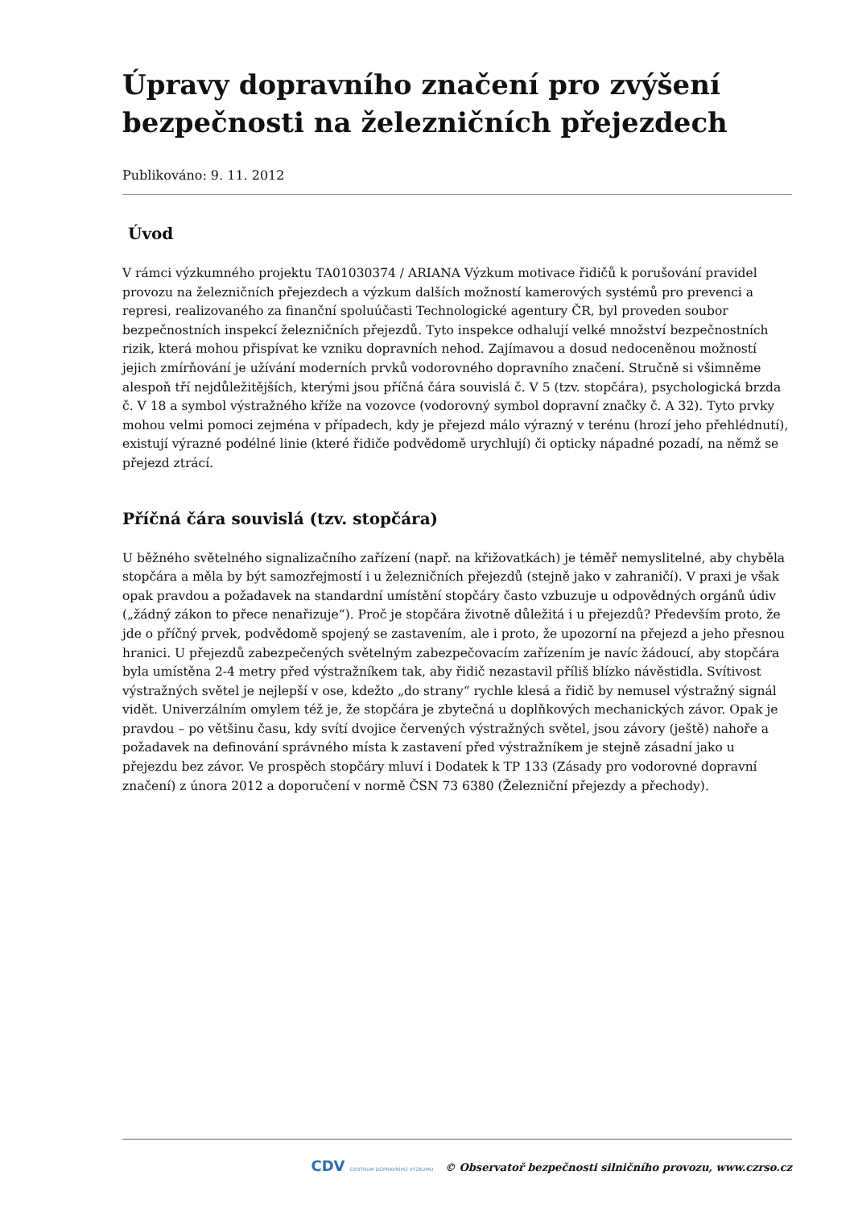Úpravy dopravního značení pro zvýšení bezpečnosti na železničních přejezdech
Publikováno: 9. 11. 2012
Úvod
V rámci výzkumného projektu TA01030374 / ARIANA Výzkum motivace řidičů k porušování pravidel provozu na železničních přejezdech a výzkum dalších možností kamerových systémů pro prevenci a represi, realizovaného za finanční spoluúčasti Technologické agentury ČR, byl proveden soubor bezpečnostních inspekcí železničních přejezdů. Tyto inspekce odhalují velké množství bezpečnostních rizik, která mohou přispívat ke vzniku dopravních nehod. Zajímavou a dosud nedoceněnou možností jejich zmírňování je užívání moderních prvků vodorovného dopravního značení. Stručně si všimněme alespoň tří nejdůležitějších, kterými jsou příčná čára souvislá č. V 5 (tzv. stopčára), psychologická brzda č. V 18 a symbol výstražného kříže na vozovce (vodorovný symbol dopravní značky č. A 32). Tyto prvky mohou velmi pomoci zejména v případech, kdy je přejezd málo výrazný v terénu (hrozí jeho přehlédnutí), existují výrazné podélné linie (které řidiče podvědomě urychlují) či opticky nápadné pozadí, na němž se přejezd ztrácí.
Příčná čára souvislá (tzv. stopčára)
U běžného světelného signalizačního zařízení (např. na křižovatkách) je téměř nemyslitelné, aby chyběla stopčára a měla by být samozřejmostí i u železničních přejezdů (stejně jako v zahraničí). V praxi je však opak pravdou a požadavek na standardní umístění stopčáry často vzbuzuje u odpovědných orgánů údiv („žádný zákon to přece nenařizuje“). Proč je stopčára životně důležitá i u přejezdů? Především proto, že jde o příčný prvek, podvědomě spojený se zastavením, ale i proto, že upozorní na přejezd a jeho přesnou hranici. U přejezdů zabezpečených světelným zabezpečovacím zařízením je navíc žádoucí, aby stopčára byla umístěna 2-4 metry před výstražníkem tak, aby řidič nezastavil příliš blízko návěstidla. Svítivost výstražných světel je nejlepší v ose, kdežto „do strany“ rychle klesá a řidič by nemusel výstražný signál vidět. Univerzálním omylem též je, že stopčára je zbytečná u doplňkových mechanických závor. Opak je pravdou – po většinu času, kdy svítí dvojice červených výstražných světel, jsou závory (ještě) nahoře a požadavek na definování správného místa k zastavení před výstražníkem je stejně zásadní jako u přejezdu bez závor. Ve prospěch stopčáry mluví i Dodatek k TP 133 (Zásady pro vodorovné dopravní značení) z února 2012 a doporučení v normě ČSN 73 6380 (Železniční přejezdy a přechody).
CDV CENTRUM DOPRAVNÍHO VÝZKUMU © Observatoř bezpečnosti silničního provozu, www.czrso.cz